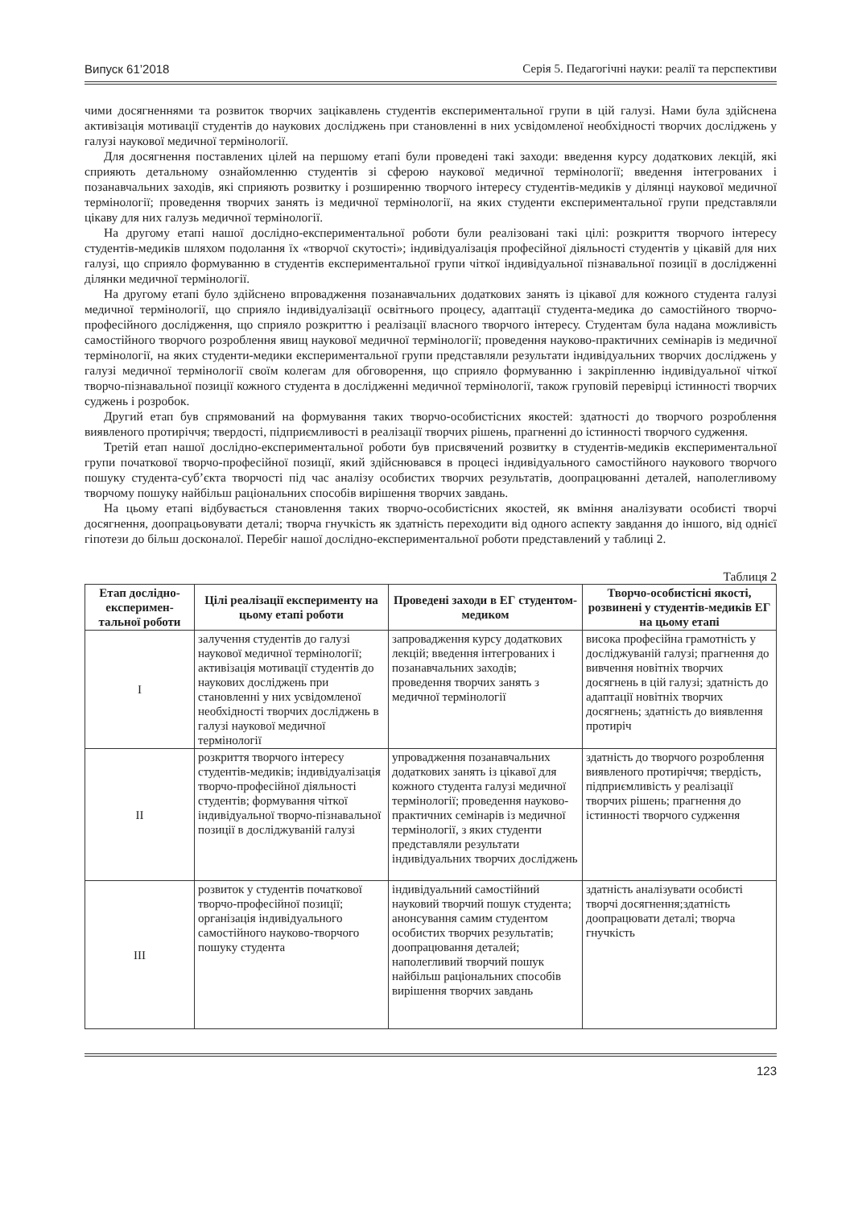Випуск 61’2018 Серія 5. Педагогічні науки: реалії та перспективи
чими досягненнями та розвиток творчих зацікавлень студентів експериментальної групи в цій галузі. Нами була здійснена активізація мотивації студентів до наукових досліджень при становленні в них усвідомленої необхідності творчих досліджень у галузі наукової медичної термінології.
Для досягнення поставлених цілей на першому етапі були проведені такі заходи: введення курсу додаткових лекцій, які сприяють детальному ознайомленню студентів зі сферою наукової медичної термінології; введення інтегрованих і позанавчальних заходів, які сприяють розвитку і розширенню творчого інтересу студентів-медиків у ділянці наукової медичної термінології; проведення творчих занять із медичної термінології, на яких студенти експериментальної групи представляли цікаву для них галузь медичної термінології.
На другому етапі нашої дослідно-експериментальної роботи були реалізовані такі цілі: розкриття творчого інтересу студентів-медиків шляхом подолання їх «творчої скутості»; індивідуалізація професійної діяльності студентів у цікавій для них галузі, що сприяло формуванню в студентів експериментальної групи чіткої індивідуальної пізнавальної позиції в дослідженні ділянки медичної термінології.
На другому етапі було здійснено впровадження позанавчальних додаткових занять із цікавої для кожного студента галузі медичної термінології, що сприяло індивідуалізації освітнього процесу, адаптації студента-медика до самостійного творчо-професійного дослідження, що сприяло розкриттю і реалізації власного творчого інтересу. Студентам була надана можливість самостійного творчого розроблення явищ наукової медичної термінології; проведення науково-практичних семінарів із медичної термінології, на яких студенти-медики експериментальної групи представляли результати індивідуальних творчих досліджень у галузі медичної термінології своїм колегам для обговорення, що сприяло формуванню і закріпленню індивідуальної чіткої творчо-пізнавальної позиції кожного студента в дослідженні медичної термінології, також груповій перевірці істинності творчих суджень і розробок.
Другий етап був спрямований на формування таких творчо-особистісних якостей: здатності до творчого розроблення виявленого протиріччя; твердості, підприємливості в реалізації творчих рішень, прагненні до істинності творчого судження.
Третій етап нашої дослідно-експериментальної роботи був присвячений розвитку в студентів-медиків експериментальної групи початкової творчо-професійної позиції, який здійснювався в процесі індивідуального самостійного наукового творчого пошуку студента-суб’єкта творчості під час аналізу особистих творчих результатів, доопрацюванні деталей, наполегливому творчому пошуку найбільш раціональних способів вирішення творчих завдань.
На цьому етапі відбувається становлення таких творчо-особистісних якостей, як вміння аналізувати особисті творчі досягнення, доопрацьовувати деталі; творча гнучкість як здатність переходити від одного аспекту завдання до іншого, від однієї гіпотези до більш досконалої. Перебіг нашої дослідно-експериментальної роботи представлений у таблиці 2.
Таблиця 2
| Етап дослідно-експеримен-тальної роботи | Цілі реалізації експерименту на цьому етапі роботи | Проведені заходи в ЕГ студентом-медиком | Творчо-особистісні якості, розвинені у студентів-медиків ЕГ на цьому етапі |
| --- | --- | --- | --- |
| I | залучення студентів до галузі наукової медичної термінології; активізація мотивації студентів до наукових досліджень при становленні у них усвідомленої необхідності творчих досліджень в галузі наукової медичної термінології | запровадження курсу додаткових лекцій; введення інтегрованих і позанавчальних заходів; проведення творчих занять з медичної термінології | висока професійна грамотність у досліджуваній галузі; прагнення до вивчення новітніх творчих досягнень в цій галузі; здатність до адаптації новітніх творчих досягнень; здатність до виявлення протиріч |
| II | розкриття творчого інтересу студентів-медиків; індивідуалізація творчо-професійної діяльності студентів; формування чіткої індивідуальної творчо-пізнавальної позиції в досліджуваній галузі | упровадження позанавчальних додаткових занять із цікавої для кожного студента галузі медичної термінології; проведення науково-практичних семінарів із медичної термінології, з яких студенти представляли результати індивідуальних творчих досліджень | здатність до творчого розроблення виявленого протиріччя; твердість, підприємливість у реалізації творчих рішень; прагнення до істинності творчого судження |
| III | розвиток у студентів початкової творчо-професійної позиції; організація індивідуального самостійного науково-творчого пошуку студента | індивідуальний самостійний науковий творчий пошук студента; анонсування самим студентом особистих творчих результатів; доопрацювання деталей; наполегливий творчий пошук найбільш раціональних способів вирішення творчих завдань | здатність аналізувати особисті творчі досягнення;здатність доопрацювати деталі; творча гнучкість |
123